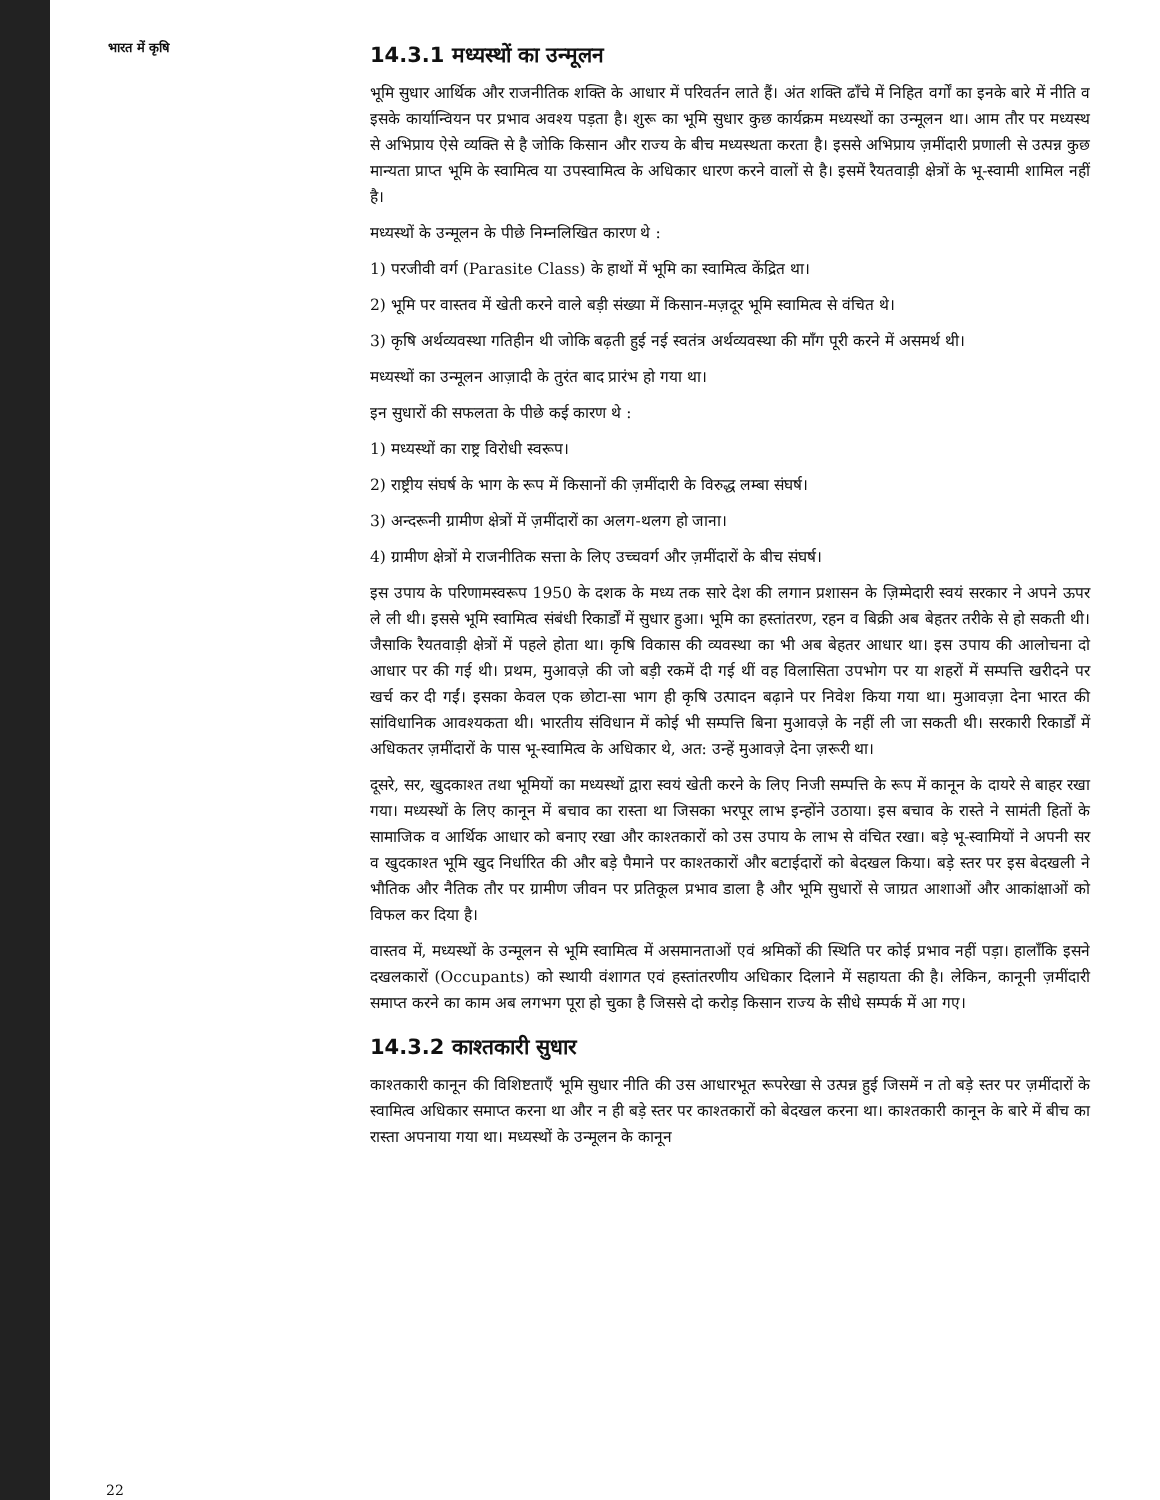भारत में कृषि
14.3.1 मध्यस्थों का उन्मूलन
भूमि सुधार आर्थिक और राजनीतिक शक्ति के आधार में परिवर्तन लाते हैं। अंत शक्ति ढाँचे में निहित वर्गों का इनके बारे में नीति व इसके कार्यान्वियन पर प्रभाव अवश्य पड़ता है। शुरू का भूमि सुधार कुछ कार्यक्रम मध्यस्थों का उन्मूलन था। आम तौर पर मध्यस्थ से अभिप्राय ऐसे व्यक्ति से है जोकि किसान और राज्य के बीच मध्यस्थता करता है। इससे अभिप्राय ज़मींदारी प्रणाली से उत्पन्न कुछ मान्यता प्राप्त भूमि के स्वामित्व या उपस्वामित्व के अधिकार धारण करने वालों से है। इसमें रैयतवाड़ी क्षेत्रों के भू-स्वामी शामिल नहीं है।
मध्यस्थों के उन्मूलन के पीछे निम्नलिखित कारण थे :
1) परजीवी वर्ग (Parasite Class) के हाथों में भूमि का स्वामित्व केंद्रित था।
2) भूमि पर वास्तव में खेती करने वाले बड़ी संख्या में किसान-मज़दूर भूमि स्वामित्व से वंचित थे।
3) कृषि अर्थव्यवस्था गतिहीन थी जोकि बढ़ती हुई नई स्वतंत्र अर्थव्यवस्था की माँग पूरी करने में असमर्थ थी।
मध्यस्थों का उन्मूलन आज़ादी के तुरंत बाद प्रारंभ हो गया था।
इन सुधारों की सफलता के पीछे कई कारण थे :
1) मध्यस्थों का राष्ट्र विरोधी स्वरूप।
2) राष्ट्रीय संघर्ष के भाग के रूप में किसानों की ज़मींदारी के विरुद्ध लम्बा संघर्ष।
3) अन्दरूनी ग्रामीण क्षेत्रों में ज़मींदारों का अलग-थलग हो जाना।
4) ग्रामीण क्षेत्रों मे राजनीतिक सत्ता के लिए उच्चवर्ग और ज़मींदारों के बीच संघर्ष।
इस उपाय के परिणामस्वरूप 1950 के दशक के मध्य तक सारे देश की लगान प्रशासन के ज़िम्मेदारी स्वयं सरकार ने अपने ऊपर ले ली थी। इससे भूमि स्वामित्व संबंधी रिकार्डों में सुधार हुआ। भूमि का हस्तांतरण, रहन व बिक्री अब बेहतर तरीके से हो सकती थी। जैसाकि रैयतवाड़ी क्षेत्रों में पहले होता था। कृषि विकास की व्यवस्था का भी अब बेहतर आधार था। इस उपाय की आलोचना दो आधार पर की गई थी। प्रथम, मुआवज़े की जो बड़ी रकमें दी गई थीं वह विलासिता उपभोग पर या शहरों में सम्पत्ति खरीदने पर खर्च कर दी गईं। इसका केवल एक छोटा-सा भाग ही कृषि उत्पादन बढ़ाने पर निवेश किया गया था। मुआवज़ा देना भारत की सांविधानिक आवश्यकता थी। भारतीय संविधान में कोई भी सम्पत्ति बिना मुआवज़े के नहीं ली जा सकती थी। सरकारी रिकार्डों में अधिकतर ज़मींदारों के पास भू-स्वामित्व के अधिकार थे, अत: उन्हें मुआवज़े देना ज़रूरी था।
दूसरे, सर, खुदकाश्त तथा भूमियों का मध्यस्थों द्वारा स्वयं खेती करने के लिए निजी सम्पत्ति के रूप में कानून के दायरे से बाहर रखा गया। मध्यस्थों के लिए कानून में बचाव का रास्ता था जिसका भरपूर लाभ इन्होंने उठाया। इस बचाव के रास्ते ने सामंती हितों के सामाजिक व आर्थिक आधार को बनाए रखा और काश्तकारों को उस उपाय के लाभ से वंचित रखा। बड़े भू-स्वामियों ने अपनी सर व खुदकाश्त भूमि खुद निर्धारित की और बड़े पैमाने पर काश्तकारों और बटाईदारों को बेदखल किया। बड़े स्तर पर इस बेदखली ने भौतिक और नैतिक तौर पर ग्रामीण जीवन पर प्रतिकूल प्रभाव डाला है और भूमि सुधारों से जाग्रत आशाओं और आकांक्षाओं को विफल कर दिया है।
वास्तव में, मध्यस्थों के उन्मूलन से भूमि स्वामित्व में असमानताओं एवं श्रमिकों की स्थिति पर कोई प्रभाव नहीं पड़ा। हालाँकि इसने दखलकारों (Occupants) को स्थायी वंशागत एवं हस्तांतरणीय अधिकार दिलाने में सहायता की है। लेकिन, कानूनी ज़मींदारी समाप्त करने का काम अब लगभग पूरा हो चुका है जिससे दो करोड़ किसान राज्य के सीधे सम्पर्क में आ गए।
14.3.2 काश्तकारी सुधार
काश्तकारी कानून की विशिष्टताएँ भूमि सुधार नीति की उस आधारभूत रूपरेखा से उत्पन्न हुई जिसमें न तो बड़े स्तर पर ज़मींदारों के स्वामित्व अधिकार समाप्त करना था और न ही बड़े स्तर पर काश्तकारों को बेदखल करना था। काश्तकारी कानून के बारे में बीच का रास्ता अपनाया गया था। मध्यस्थों के उन्मूलन के कानून
22